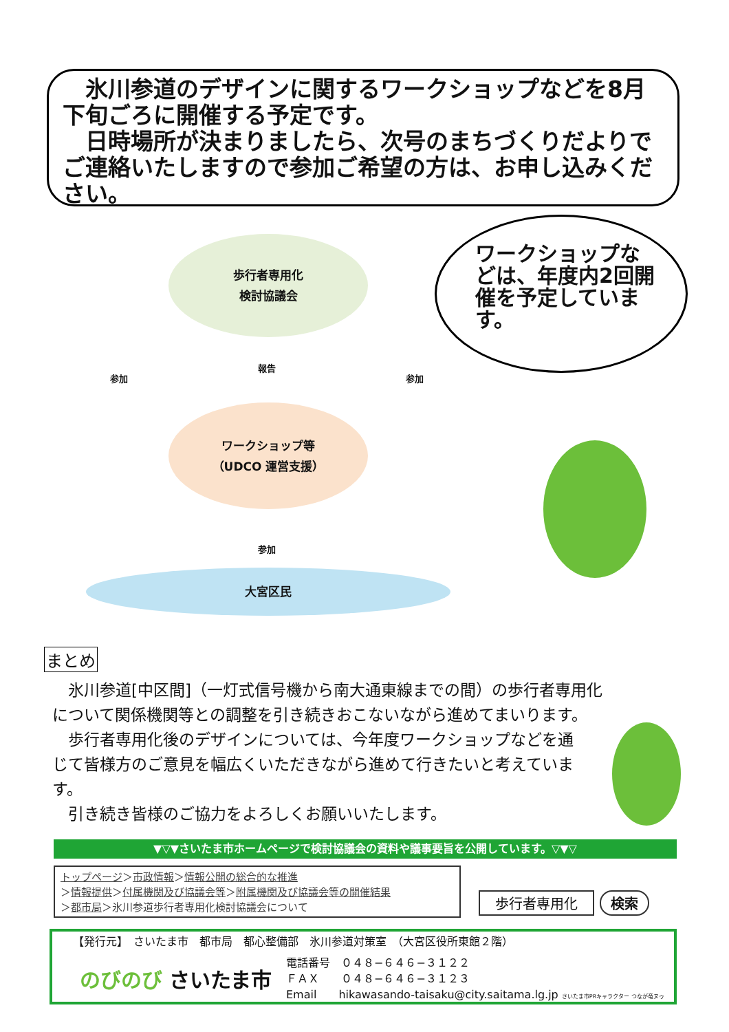氷川参道のデザインに関するワークショップなどを8月下旬ごろに開催する予定です。
　日時場所が決まりましたら、次号のまちづくりだよりでご連絡いたしますので参加ご希望の方は、お申し込みください。
歩行者専用化
検討協議会
報告
参加 参加
ワークショップ等
（UDCO 運営支援）
参加
大宮区民
ワークショップなどは、年度内2回開催を予定しています。
まとめ
　氷川参道[中区間]（一灯式信号機から南大通東線までの間）の歩行者専用化について関係機関等との調整を引き続きおこないながら進めてまいります。
　歩行者専用化後のデザインについては、今年度ワークショップなどを通じて皆様方のご意見を幅広くいただきながら進めて行きたいと考えています。
　引き続き皆様のご協力をよろしくお願いいたします。
▼▽▼さいたま市ホームページで検討協議会の資料や議事要旨を公開しています。▽▼▽
トップページ＞市政情報＞情報公開の総合的な推進
＞情報提供＞付属機関及び協議会等＞附属機関及び協議会等の開催結果
＞都市局＞氷川参道歩行者専用化検討協議会について
歩行者専用化 検索
【発行元】　さいたま市　都市局　都心整備部　氷川参道対策室　（大宮区役所東館２階）
のびのび さいたま市
電話番号　０４８−６４６−３１２２
ＦＡＸ　　０４８−６４６−３１２３
Email　　hikawasando-taisaku@city.saitama.lg.jp さいたま市PRキャラクター つなが竜ヌゥ